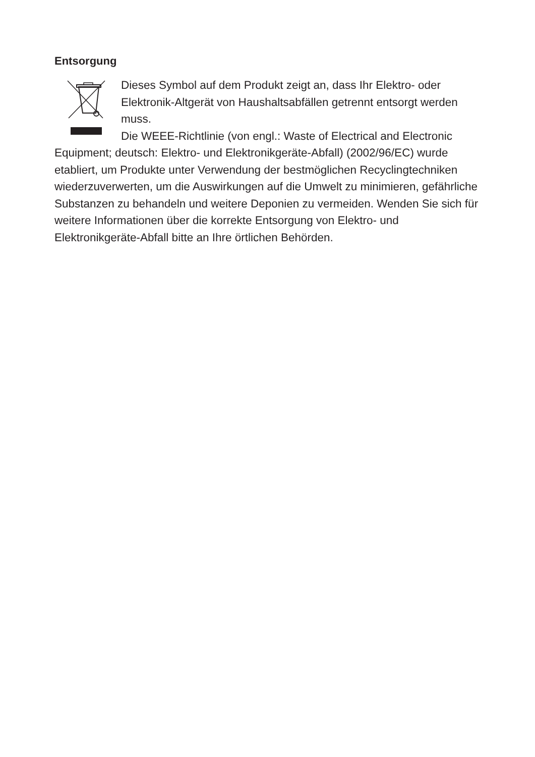Entsorgung
Dieses Symbol auf dem Produkt zeigt an, dass Ihr Elektro- oder Elektronik-Altgerät von Haushaltsabfällen getrennt entsorgt werden muss.
Die WEEE-Richtlinie (von engl.: Waste of Electrical and Electronic Equipment; deutsch: Elektro- und Elektronikgeräte-Abfall) (2002/96/EC) wurde etabliert, um Produkte unter Verwendung der bestmöglichen Recyclingtechniken wiederzuverwerten, um die Auswirkungen auf die Umwelt zu minimieren, gefährliche Substanzen zu behandeln und weitere Deponien zu vermeiden. Wenden Sie sich für weitere Informationen über die korrekte Entsorgung von Elektro- und Elektronikgeräte-Abfall bitte an Ihre örtlichen Behörden.